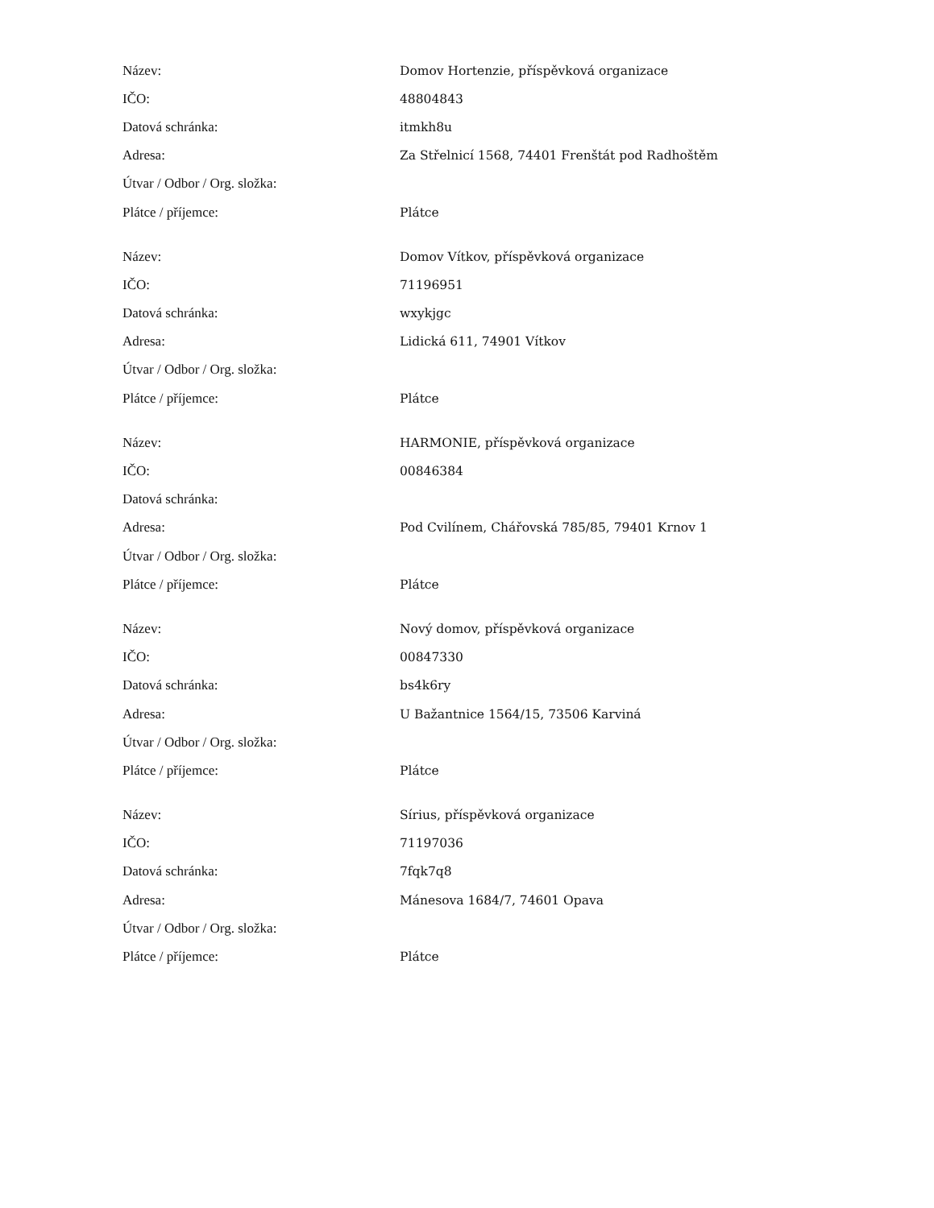| Název: | Domov Hortenzie, příspěvková organizace |
| IČO: | 48804843 |
| Datová schránka: | itmkh8u |
| Adresa: | Za Střelnicí 1568, 74401 Frenštát pod Radhoštěm |
| Útvar / Odbor / Org. složka: | |
| Plátce / příjemce: | Plátce |
| Název: | Domov Vítkov, příspěvková organizace |
| IČO: | 71196951 |
| Datová schránka: | wxykjgc |
| Adresa: | Lidická 611, 74901 Vítkov |
| Útvar / Odbor / Org. složka: | |
| Plátce / příjemce: | Plátce |
| Název: | HARMONIE, příspěvková organizace |
| IČO: | 00846384 |
| Datová schránka: | |
| Adresa: | Pod Cvilínem, Chářovská 785/85, 79401 Krnov 1 |
| Útvar / Odbor / Org. složka: | |
| Plátce / příjemce: | Plátce |
| Název: | Nový domov, příspěvková organizace |
| IČO: | 00847330 |
| Datová schránka: | bs4k6ry |
| Adresa: | U Bažantnice 1564/15, 73506 Karviná |
| Útvar / Odbor / Org. složka: | |
| Plátce / příjemce: | Plátce |
| Název: | Sírius, příspěvková organizace |
| IČO: | 71197036 |
| Datová schránka: | 7fqk7q8 |
| Adresa: | Mánesova 1684/7, 74601 Opava |
| Útvar / Odbor / Org. složka: | |
| Plátce / příjemce: | Plátce |